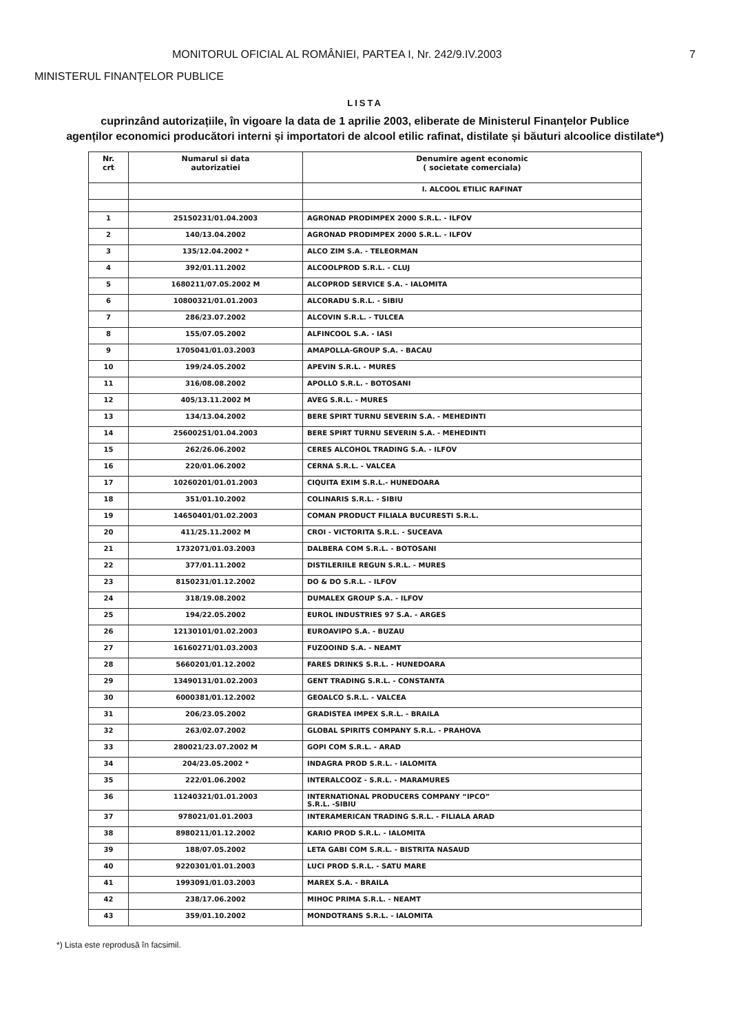MONITORUL OFICIAL AL ROMÂNIEI, PARTEA I, Nr. 242/9.IV.2003 7
MINISTERUL FINANȚELOR PUBLICE
LISTA
cuprinzând autorizațiile, în vigoare la data de 1 aprilie 2003, eliberate de Ministerul Finanțelor Publice
agenților economici producători interni și importatori de alcool etilic rafinat, distilate și băuturi alcoolice distilate*)
| Nr. crt | Numarul si data autorizatiei | Denumire agent economic ( societate comerciala) |
| --- | --- | --- |
| | | I. ALCOOL ETILIC RAFINAT |
| 1 | 25150231/01.04.2003 | AGRONAD PRODIMPEX 2000 S.R.L. - ILFOV |
| 2 | 140/13.04.2002 | AGRONAD PRODIMPEX 2000 S.R.L. - ILFOV |
| 3 | 135/12.04.2002 * | ALCO ZIM S.A. - TELEORMAN |
| 4 | 392/01.11.2002 | ALCOOLPROD S.R.L. - CLUJ |
| 5 | 1680211/07.05.2002 M | ALCOPROD SERVICE S.A. - IALOMITA |
| 6 | 10800321/01.01.2003 | ALCORADU S.R.L. - SIBIU |
| 7 | 286/23.07.2002 | ALCOVIN S.R.L. - TULCEA |
| 8 | 155/07.05.2002 | ALFINCOOL S.A. - IASI |
| 9 | 1705041/01.03.2003 | AMAPOLLA-GROUP S.A. - BACAU |
| 10 | 199/24.05.2002 | APEVIN S.R.L. - MURES |
| 11 | 316/08.08.2002 | APOLLO S.R.L. - BOTOSANI |
| 12 | 405/13.11.2002 M | AVEG S.R.L. - MURES |
| 13 | 134/13.04.2002 | BERE SPIRT TURNU SEVERIN S.A. - MEHEDINTI |
| 14 | 25600251/01.04.2003 | BERE SPIRT TURNU SEVERIN S.A. - MEHEDINTI |
| 15 | 262/26.06.2002 | CERES ALCOHOL TRADING S.A. - ILFOV |
| 16 | 220/01.06.2002 | CERNA S.R.L. - VALCEA |
| 17 | 10260201/01.01.2003 | CIQUITA EXIM S.R.L.- HUNEDOARA |
| 18 | 351/01.10.2002 | COLINARIS S.R.L. - SIBIU |
| 19 | 14650401/01.02.2003 | COMAN PRODUCT FILIALA BUCURESTI S.R.L. |
| 20 | 411/25.11.2002 M | CROI - VICTORITA S.R.L. - SUCEAVA |
| 21 | 1732071/01.03.2003 | DALBERA COM S.R.L. - BOTOSANI |
| 22 | 377/01.11.2002 | DISTILERIILE REGUN S.R.L. - MURES |
| 23 | 8150231/01.12.2002 | DO & DO S.R.L. - ILFOV |
| 24 | 318/19.08.2002 | DUMALEX GROUP S.A. - ILFOV |
| 25 | 194/22.05.2002 | EUROL INDUSTRIES 97 S.A. - ARGES |
| 26 | 12130101/01.02.2003 | EUROAVIPO S.A. - BUZAU |
| 27 | 16160271/01.03.2003 | FUZOOIND S.A. - NEAMT |
| 28 | 5660201/01.12.2002 | FARES DRINKS S.R.L. - HUNEDOARA |
| 29 | 13490131/01.02.2003 | GENT TRADING S.R.L. - CONSTANTA |
| 30 | 6000381/01.12.2002 | GEOALCO S.R.L. - VALCEA |
| 31 | 206/23.05.2002 | GRADISTEA IMPEX S.R.L. - BRAILA |
| 32 | 263/02.07.2002 | GLOBAL SPIRITS COMPANY S.R.L. - PRAHOVA |
| 33 | 280021/23.07.2002 M | GOPI COM S.R.L. - ARAD |
| 34 | 204/23.05.2002 * | INDAGRA PROD S.R.L. - IALOMITA |
| 35 | 222/01.06.2002 | INTERALCOOZ - S.R.L. - MARAMURES |
| 36 | 11240321/01.01.2003 | INTERNATIONAL PRODUCERS COMPANY “IPCO” S.R.L. -SIBIU |
| 37 | 978021/01.01.2003 | INTERAMERICAN TRADING S.R.L. - FILIALA ARAD |
| 38 | 8980211/01.12.2002 | KARIO PROD S.R.L. - IALOMITA |
| 39 | 188/07.05.2002 | LETA GABI COM S.R.L. - BISTRITA NASAUD |
| 40 | 9220301/01.01.2003 | LUCI PROD S.R.L. - SATU MARE |
| 41 | 1993091/01.03.2003 | MAREX S.A. - BRAILA |
| 42 | 238/17.06.2002 | MIHOC PRIMA S.R.L. - NEAMT |
| 43 | 359/01.10.2002 | MONDOTRANS S.R.L. - IALOMITA |
*) Lista este reprodusă în facsimil.